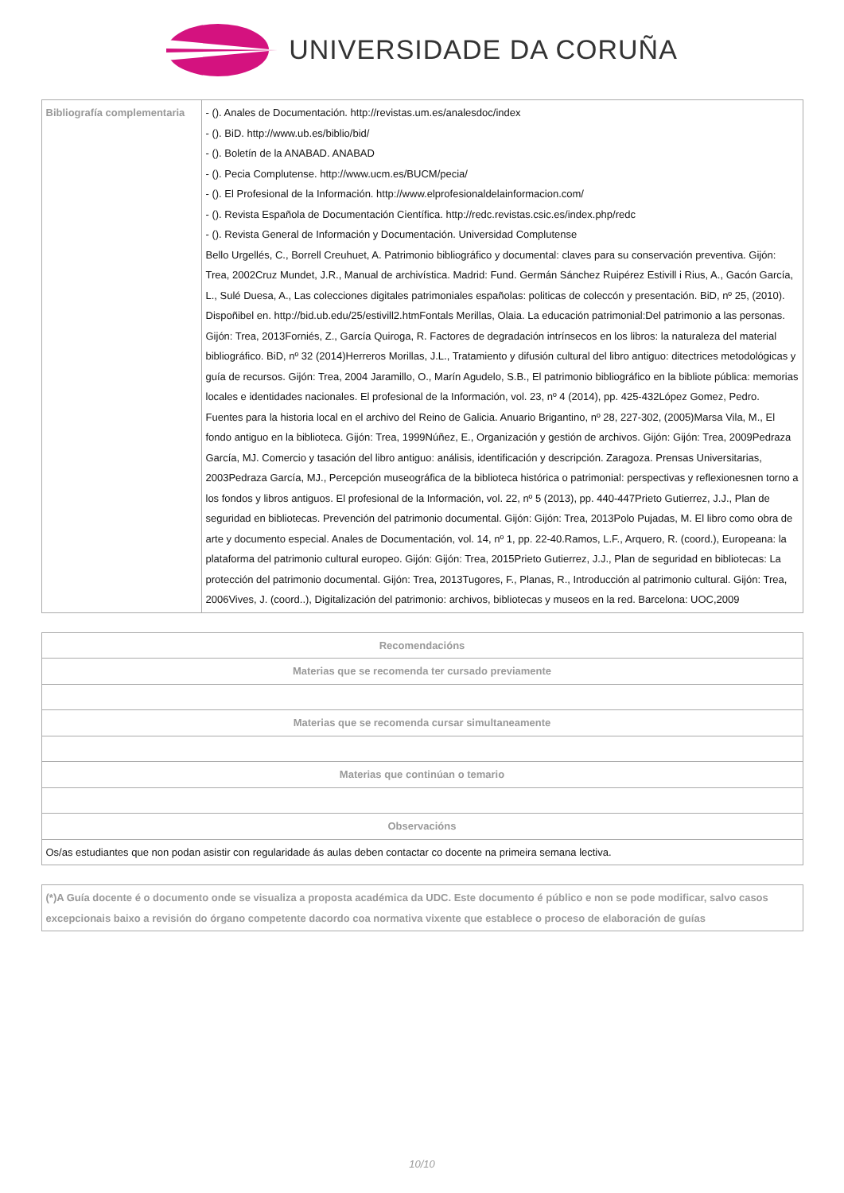UNIVERSIDADE DA CORUÑA
| Bibliografía complementaria | - (). Anales de Documentación. http://revistas.um.es/analesdoc/index - (). BiD. http://www.ub.es/biblio/bid/ - (). Boletín de la ANABAD. ANABAD - (). Pecia Complutense. http://www.ucm.es/BUCM/pecia/ - (). El Profesional de la Información. http://www.elprofesionaldelainformacion.com/ - (). Revista Española de Documentación Científica. http://redc.revistas.csic.es/index.php/redc - (). Revista General de Información y Documentación. Universidad Complutense Bello Urgellés, C., Borrell Creuhuet, A. Patrimonio bibliográfico y documental: claves para su conservación preventiva. Gijón: Trea, 2002Cruz Mundet, J.R., Manual de archivística. Madrid: Fund. Germán Sánchez Ruipérez Estivill i Rius, A., Gacón García, L., Sulé Duesa, A., Las colecciones digitales patrimoniales españolas: politicas de coleccón y presentación. BiD, nº 25, (2010). Dispoñibel en. http://bid.ub.edu/25/estivill2.htmFontals Merillas, Olaia. La educación patrimonial:Del patrimonio a las personas. Gijón: Trea, 2013Forniés, Z., García Quiroga, R. Factores de degradación intrínsecos en los libros: la naturaleza del material bibliográfico. BiD, nº 32 (2014)Herreros Morillas, J.L., Tratamiento y difusión cultural del libro antiguo: ditectrices metodológicas y guía de recursos. Gijón: Trea, 2004 Jaramillo, O., Marín Agudelo, S.B., El patrimonio bibliográfico en la bibliote pública: memorias locales e identidades nacionales. El profesional de la Información, vol. 23, nº 4 (2014), pp. 425-432López Gomez, Pedro. Fuentes para la historia local en el archivo del Reino de Galicia. Anuario Brigantino, nº 28, 227-302, (2005)Marsa Vila, M., El fondo antiguo en la biblioteca. Gijón: Trea, 1999Núñez, E., Organización y gestión de archivos. Gijón: Gijón: Trea, 2009Pedraza García, MJ. Comercio y tasación del libro antiguo: análisis, identificación y descripción. Zaragoza. Prensas Universitarias, 2003Pedraza García, MJ., Percepción museográfica de la biblioteca histórica o patrimonial: perspectivas y reflexionesnen torno a los fondos y libros antiguos. El profesional de la Información, vol. 22, nº 5 (2013), pp. 440-447Prieto Gutierrez, J.J., Plan de seguridad en bibliotecas. Prevención del patrimonio documental. Gijón: Gijón: Trea, 2013Polo Pujadas, M. El libro como obra de arte y documento especial. Anales de Documentación, vol. 14, nº 1, pp. 22-40.Ramos, L.F., Arquero, R. (coord.), Europeana: la plataforma del patrimonio cultural europeo. Gijón: Gijón: Trea, 2015Prieto Gutierrez, J.J., Plan de seguridad en bibliotecas: La protección del patrimonio documental. Gijón: Trea, 2013Tugores, F., Planas, R., Introducción al patrimonio cultural. Gijón: Trea, 2006Vives, J. (coord..), Digitalización del patrimonio: archivos, bibliotecas y museos en la red. Barcelona: UOC,2009 |
| Recomendacións |
| --- |
| Materias que se recomenda ter cursado previamente |
| Materias que se recomenda cursar simultaneamente |
| Materias que continúan o temario |
| Observacións |
| Os/as estudiantes que non podan asistir con regularidade ás aulas deben contactar co docente na primeira semana lectiva. |
| (*)A Guía docente é o documento onde se visualiza a proposta académica da UDC. Este documento é público e non se pode modificar, salvo casos excepcionais baixo a revisión do órgano competente dacordo coa normativa vixente que establece o proceso de elaboración de guías |
10/10